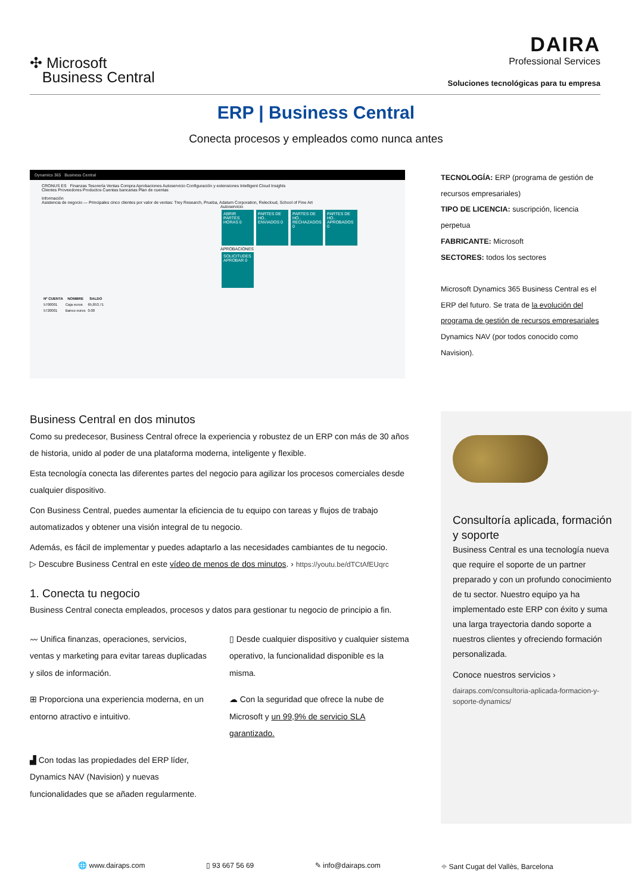✣ Microsoft
Business Central
DAIRA
Professional Services
Soluciones tecnológicas para tu empresa
ERP | Business Central
Conecta procesos y empleados como nunca antes
Dynamics 365 Business Central
CRONUS ES Finanzas Tesorería Ventas Compra Aprobaciones Autoservicio Configuración y extensiones Intelligent Cloud Insights
Clientes Proveedores Productos Cuentas bancarias Plan de cuentas
Información
Asistencia de negocio — Principales cinco clientes por valor de ventas: Trey Research, Prueba, Adatum Corporation, Relecloud, School of Fine Art
Autoservicio
ABRIR PARTES HORAS 0 PARTES DE HO.. ENVIADOS 0 PARTES DE HO.. RECHAZADOS 0 PARTES DE HO.. APROBADOS 0
APROBACIONES
SOLICITUDES APROBAR 0
| Nº CUENTA | NOMBRE | SALDO |
| --- | --- | --- |
| 5700001 | Caja euros | 65,853.71 |
| 5720001 | Banco euros | 0.00 |
TECNOLOGÍA: ERP (programa de gestión de recursos empresariales)
TIPO DE LICENCIA: suscripción, licencia perpetua
FABRICANTE: Microsoft
SECTORES: todos los sectores
Microsoft Dynamics 365 Business Central es el ERP del futuro. Se trata de la evolución del programa de gestión de recursos empresariales Dynamics NAV (por todos conocido como Navision).
Business Central en dos minutos
Como su predecesor, Business Central ofrece la experiencia y robustez de un ERP con más de 30 años de historia, unido al poder de una plataforma moderna, inteligente y flexible.
Esta tecnología conecta las diferentes partes del negocio para agilizar los procesos comerciales desde cualquier dispositivo.
Con Business Central, puedes aumentar la eficiencia de tu equipo con tareas y flujos de trabajo automatizados y obtener una visión integral de tu negocio.
Además, es fácil de implementar y puedes adaptarlo a las necesidades cambiantes de tu negocio.
▷ Descubre Business Central en este vídeo de menos de dos minutos. › https://youtu.be/dTCtAfEUqrc
1. Conecta tu negocio
Business Central conecta empleados, procesos y datos para gestionar tu negocio de principio a fin.
〰 Unifica finanzas, operaciones, servicios, ventas y marketing para evitar tareas duplicadas y silos de información.
▯ Desde cualquier dispositivo y cualquier sistema operativo, la funcionalidad disponible es la misma.
⊞ Proporciona una experiencia moderna, en un entorno atractivo e intuitivo.
☁ Con la seguridad que ofrece la nube de Microsoft y un 99,9% de servicio SLA garantizado.
▟ Con todas las propiedades del ERP líder, Dynamics NAV (Navision) y nuevas funcionalidades que se añaden regularmente.
Consultoría aplicada, formación y soporte
Business Central es una tecnología nueva que require el soporte de un partner preparado y con un profundo conocimiento de tu sector. Nuestro equipo ya ha implementado este ERP con éxito y suma una larga trayectoria dando soporte a nuestros clientes y ofreciendo formación personalizada.
Conoce nuestros servicios ›
dairaps.com/consultoria-aplicada-formacion-y-soporte-dynamics/
🌐 www.dairaps.com ▯ 93 667 56 69 ✎ info@dairaps.com ⌖ Sant Cugat del Vallès, Barcelona